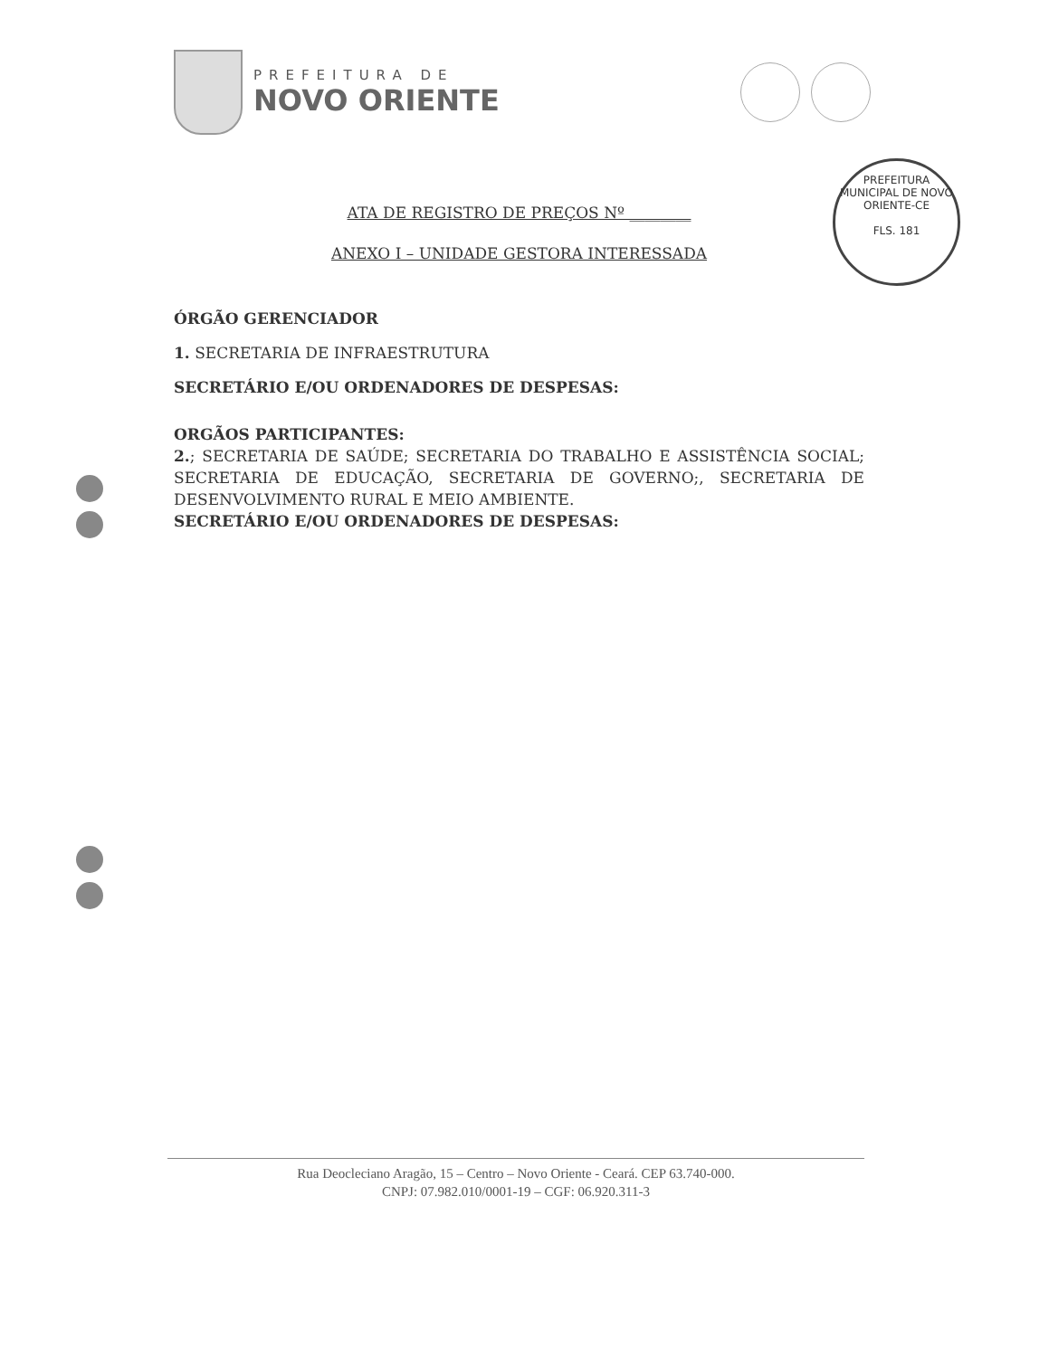PREFEITURA DE
NOVO ORIENTE
PREFEITURA MUNICIPAL DE NOVO ORIENTE-CE
FLS. 181
ATA DE REGISTRO DE PREÇOS Nº ________
ANEXO I – UNIDADE GESTORA INTERESSADA
ÓRGÃO GERENCIADOR
1. SECRETARIA DE INFRAESTRUTURA
SECRETÁRIO E/OU ORDENADORES DE DESPESAS:
ORGÃOS PARTICIPANTES:
2.; SECRETARIA DE SAÚDE; SECRETARIA DO TRABALHO E ASSISTÊNCIA SOCIAL; SECRETARIA DE EDUCAÇÃO, SECRETARIA DE GOVERNO;, SECRETARIA DE DESENVOLVIMENTO RURAL E MEIO AMBIENTE.
SECRETÁRIO E/OU ORDENADORES DE DESPESAS:
Rua Deocleciano Aragão, 15 – Centro – Novo Oriente - Ceará. CEP 63.740-000.
CNPJ: 07.982.010/0001-19 – CGF: 06.920.311-3